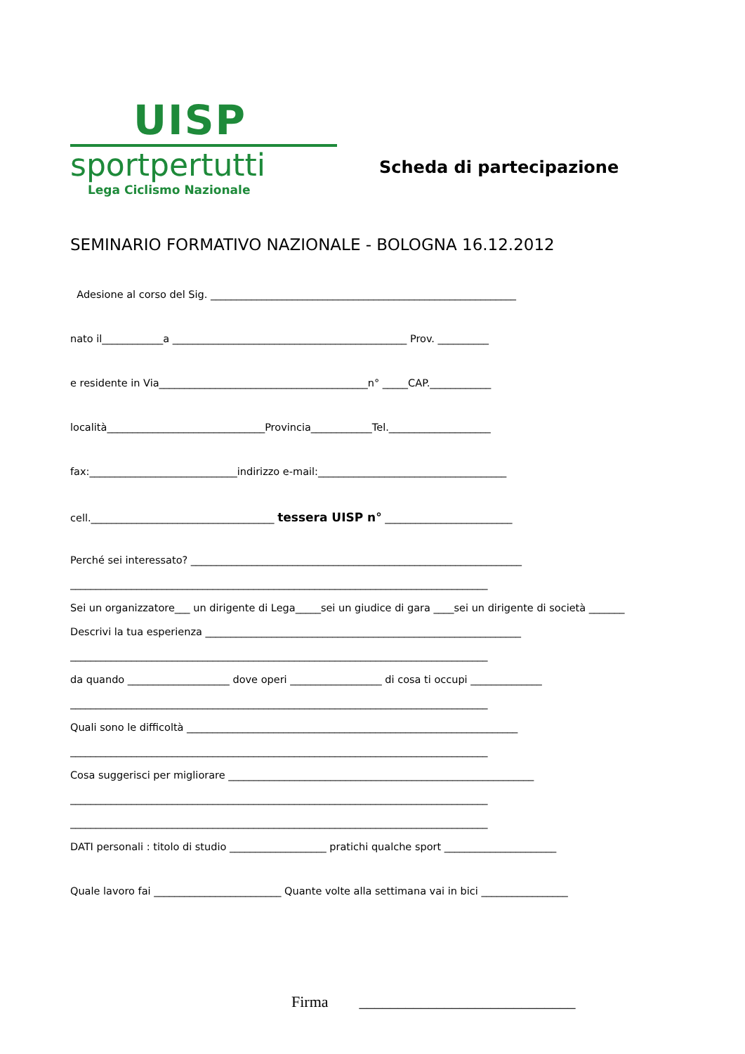UISP
sportpertutti
Lega Ciclismo Nazionale
Scheda di partecipazione
SEMINARIO FORMATIVO NAZIONALE - BOLOGNA 16.12.2012
Adesione al corso del Sig. ____________________________________________________________
nato il____________a ______________________________________________ Prov. __________
e residente in Via_________________________________________n° _____CAP.____________
località_______________________________Provincia____________Tel.____________________
fax:_____________________________indirizzo e-mail:_____________________________________
cell.____________________________________ tessera UISP n° _________________________
Perché sei interessato? _________________________________________________________________
__________________________________________________________________________________
Sei un organizzatore___ un dirigente di Lega_____sei un giudice di gara ____sei un dirigente di società _______
Descrivi la tua esperienza ______________________________________________________________
__________________________________________________________________________________
da quando ____________________ dove operi __________________ di cosa ti occupi ______________
__________________________________________________________________________________
Quali sono le difficoltà _________________________________________________________________
__________________________________________________________________________________
Cosa suggerisci per migliorare ____________________________________________________________
__________________________________________________________________________________
__________________________________________________________________________________
DATI personali : titolo di studio ___________________ pratichi qualche sport ______________________
Quale lavoro fai _________________________ Quante volte alla settimana vai in bici _________________
Firma ____________________________